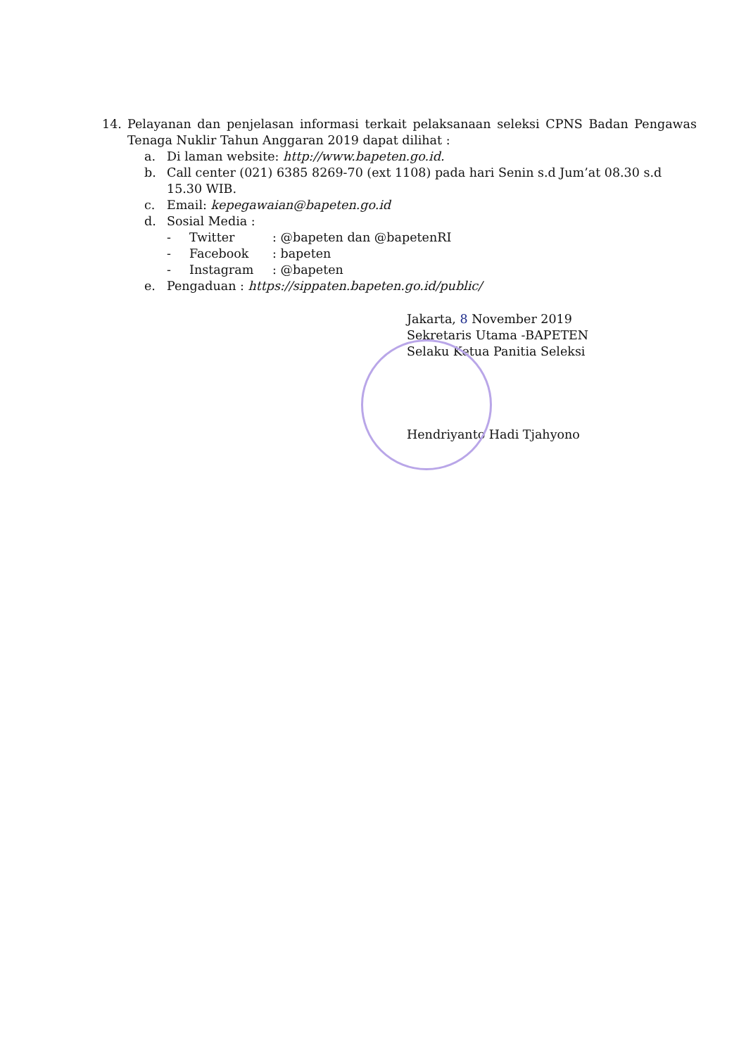14. Pelayanan dan penjelasan informasi terkait pelaksanaan seleksi CPNS Badan Pengawas Tenaga Nuklir Tahun Anggaran 2019 dapat dilihat :
a. Di laman website: http://www.bapeten.go.id.
b. Call center (021) 6385 8269-70 (ext 1108) pada hari Senin s.d Jum’at 08.30 s.d 15.30 WIB.
c. Email: kepegawaian@bapeten.go.id
d. Sosial Media :
- Twitter: @bapeten dan @bapetenRI
- Facebook: bapeten
- Instagram: @bapeten
e. Pengaduan : https://sippaten.bapeten.go.id/public/
Jakarta, 8 November 2019
Sekretaris Utama -BAPETEN
Selaku Ketua Panitia Seleksi
Hendriyanto Hadi Tjahyono